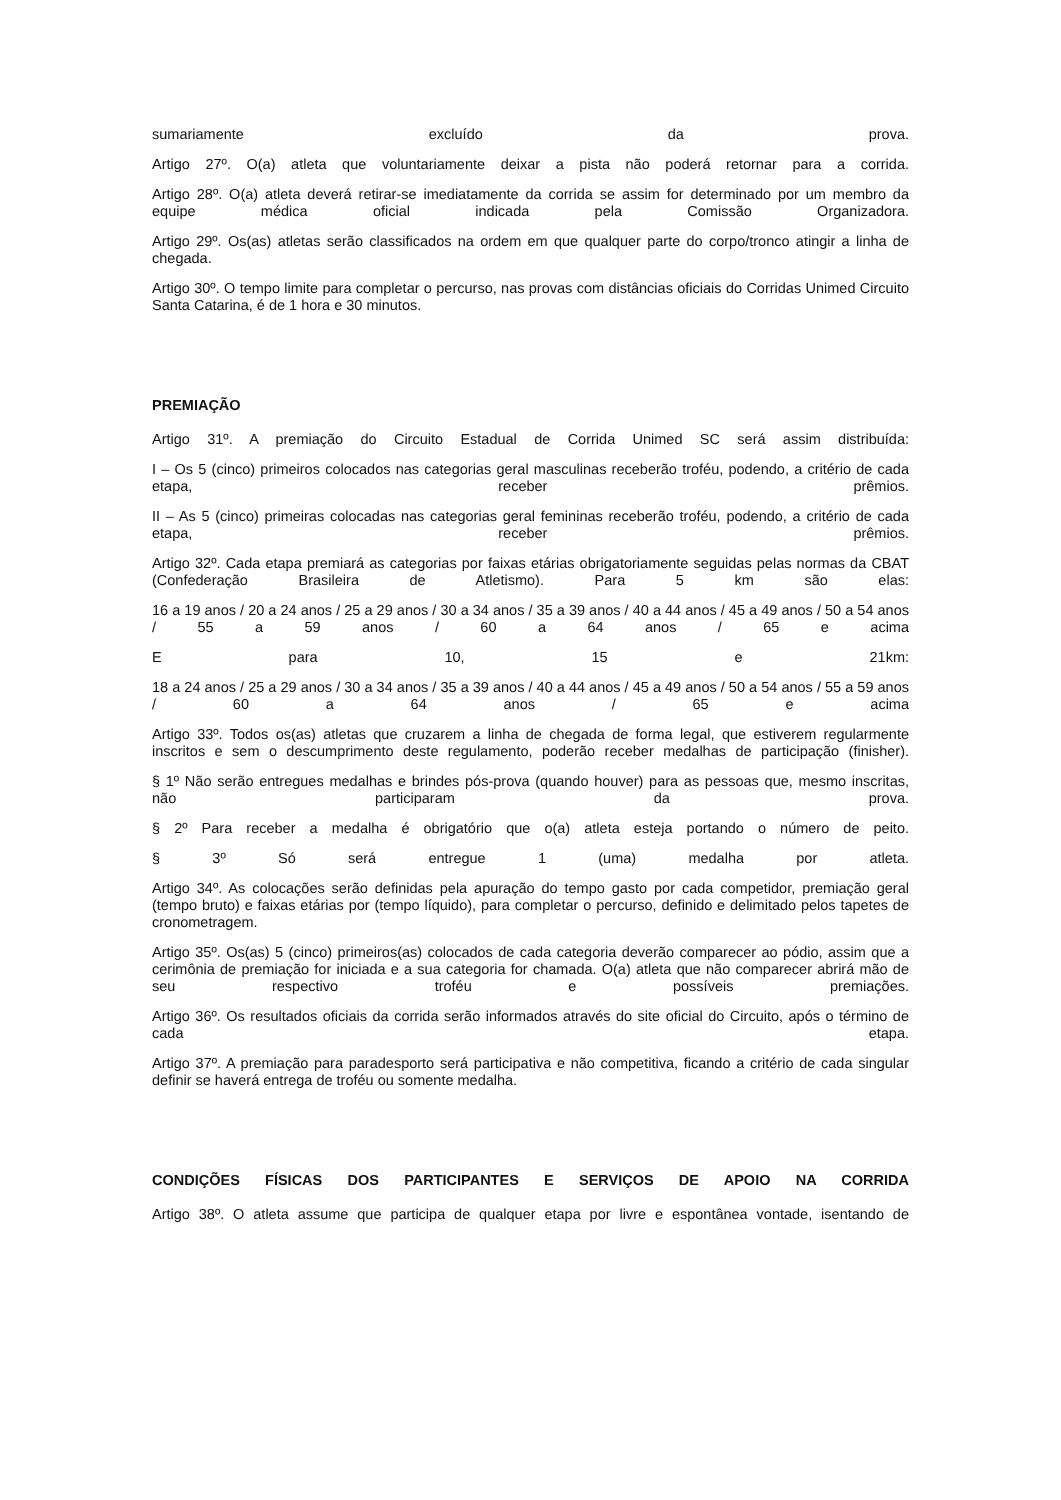sumariamente excluído da prova.
Artigo 27º. O(a) atleta que voluntariamente deixar a pista não poderá retornar para a corrida.
Artigo 28º. O(a) atleta deverá retirar-se imediatamente da corrida se assim for determinado por um membro da equipe médica oficial indicada pela Comissão Organizadora.
Artigo 29º. Os(as) atletas serão classificados na ordem em que qualquer parte do corpo/tronco atingir a linha de chegada.
Artigo 30º. O tempo limite para completar o percurso, nas provas com distâncias oficiais do Corridas Unimed Circuito Santa Catarina, é de 1 hora e 30 minutos.
PREMIAÇÃO
Artigo 31º. A premiação do Circuito Estadual de Corrida Unimed SC será assim distribuída:
I – Os 5 (cinco) primeiros colocados nas categorias geral masculinas receberão troféu, podendo, a critério de cada etapa, receber prêmios.
II – As 5 (cinco) primeiras colocadas nas categorias geral femininas receberão troféu, podendo, a critério de cada etapa, receber prêmios.
Artigo 32º. Cada etapa premiará as categorias por faixas etárias obrigatoriamente seguidas pelas normas da CBAT (Confederação Brasileira de Atletismo). Para 5 km são elas:
16 a 19 anos / 20 a 24 anos / 25 a 29 anos / 30 a 34 anos / 35 a 39 anos / 40 a 44 anos / 45 a 49 anos / 50 a 54 anos / 55 a 59 anos / 60 a 64 anos / 65 e acima
E para 10, 15 e 21km:
18 a 24 anos / 25 a 29 anos / 30 a 34 anos / 35 a 39 anos / 40 a 44 anos / 45 a 49 anos / 50 a 54 anos / 55 a 59 anos / 60 a 64 anos / 65 e acima
Artigo 33º. Todos os(as) atletas que cruzarem a linha de chegada de forma legal, que estiverem regularmente inscritos e sem o descumprimento deste regulamento, poderão receber medalhas de participação (finisher).
§ 1º Não serão entregues medalhas e brindes pós-prova (quando houver) para as pessoas que, mesmo inscritas, não participaram da prova.
§ 2º Para receber a medalha é obrigatório que o(a) atleta esteja portando o número de peito.
§ 3º Só será entregue 1 (uma) medalha por atleta.
Artigo 34º. As colocações serão definidas pela apuração do tempo gasto por cada competidor, premiação geral (tempo bruto) e faixas etárias por (tempo líquido), para completar o percurso, definido e delimitado pelos tapetes de cronometragem.
Artigo 35º. Os(as) 5 (cinco) primeiros(as) colocados de cada categoria deverão comparecer ao pódio, assim que a cerimônia de premiação for iniciada e a sua categoria for chamada. O(a) atleta que não comparecer abrirá mão de seu respectivo troféu e possíveis premiações.
Artigo 36º. Os resultados oficiais da corrida serão informados através do site oficial do Circuito, após o término de cada etapa.
Artigo 37º. A premiação para paradesporto será participativa e não competitiva, ficando a critério de cada singular definir se haverá entrega de troféu ou somente medalha.
CONDIÇÕES FÍSICAS DOS PARTICIPANTES E SERVIÇOS DE APOIO NA CORRIDA
Artigo 38º. O atleta assume que participa de qualquer etapa por livre e espontânea vontade, isentando de